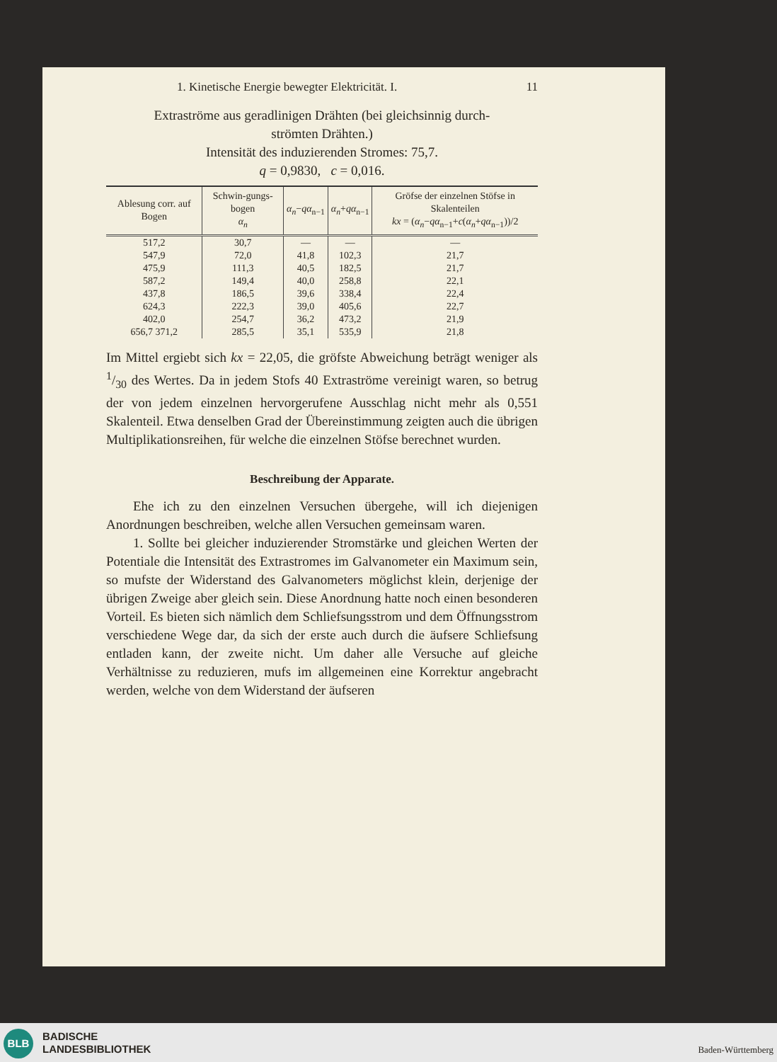1. Kinetische Energie bewegter Elektricität. I. 11
Extraströme aus geradlinigen Drähten (bei gleichsinnig durch-
strömten Drähten.)
Intensität des induzierenden Stromes: 75,7.
q = 0,9830, c = 0,016.
| Ablesung corr. auf Bogen | Schwin-gungs-bogen α<sub>n</sub> | α<sub>n</sub> − qα<sub>n−1</sub> | α<sub>n</sub> + qα<sub>n−1</sub> | Gröfse der einzelnen Stöfse in Skalenteilen kx = ( α<sub>n</sub> − qα<sub>n−1</sub>+ c ( α<sub>n</sub> + qα<sub>n−1</sub>))/2 |
| --- | --- | --- | --- | --- |
| 517,2 | 30,7 | — | — | — |
| 547,9 | 72,0 | 41,8 | 102,3 | 21,7 |
| 475,9 | 111,3 | 40,5 | 182,5 | 21,7 |
| 587,2 | 149,4 | 40,0 | 258,8 | 22,1 |
| 437,8 | 186,5 | 39,6 | 338,4 | 22,4 |
| 624,3 | 222,3 | 39,0 | 405,6 | 22,7 |
| 402,0 | 254,7 | 36,2 | 473,2 | 21,9 |
| 656,7 371,2 | 285,5 | 35,1 | 535,9 | 21,8 |
Im Mittel ergiebt sich kx = 22,05, die gröfste Abweichung beträgt weniger als 1/30 des Wertes. Da in jedem Stofs 40 Extraströme vereinigt waren, so betrug der von jedem einzelnen hervorgerufene Ausschlag nicht mehr als 0,551 Skalenteil. Etwa denselben Grad der Übereinstimmung zeigten auch die übrigen Multiplikationsreihen, für welche die einzelnen Stöfse berechnet wurden.
Beschreibung der Apparate.
  Ehe ich zu den einzelnen Versuchen übergehe, will ich diejenigen Anordnungen beschreiben, welche allen Versuchen gemeinsam waren.
  1. Sollte bei gleicher induzierender Stromstärke und gleichen Werten der Potentiale die Intensität des Extrastromes im Galvanometer ein Maximum sein, so mufste der Widerstand des Galvanometers möglichst klein, derjenige der übrigen Zweige aber gleich sein. Diese Anordnung hatte noch einen besonderen Vorteil. Es bieten sich nämlich dem Schliefsungsstrom und dem Öffnungsstrom verschiedene Wege dar, da sich der erste auch durch die äufsere Schliefsung entladen kann, der zweite nicht. Um daher alle Versuche auf gleiche Verhältnisse zu reduzieren, mufs im allgemeinen eine Korrektur angebracht werden, welche von dem Widerstand der äufseren
BLB
BADISCHE
LANDESBIBLIOTHEK
Baden-Württemberg